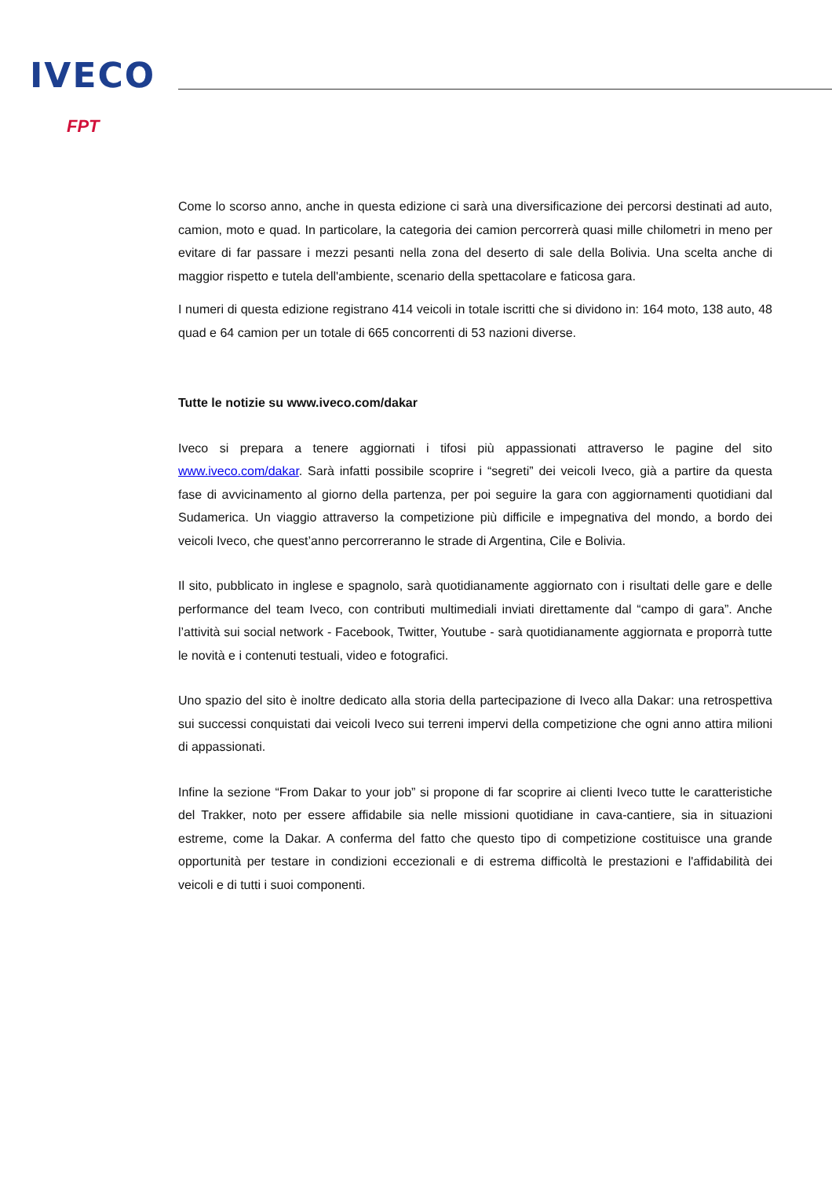IVECO
FPT
Come lo scorso anno, anche in questa edizione ci sarà una diversificazione dei percorsi destinati ad auto, camion, moto e quad. In particolare, la categoria dei camion percorrerà quasi mille chilometri in meno per evitare di far passare i mezzi pesanti nella zona del deserto di sale della Bolivia. Una scelta anche di maggior rispetto e tutela dell'ambiente, scenario della spettacolare e faticosa gara.
I numeri di questa edizione registrano 414 veicoli in totale iscritti che si dividono in: 164 moto, 138 auto, 48 quad e 64 camion per un totale di 665 concorrenti di 53 nazioni diverse.
Tutte le notizie su www.iveco.com/dakar
Iveco si prepara a tenere aggiornati i tifosi più appassionati attraverso le pagine del sito www.iveco.com/dakar. Sarà infatti possibile scoprire i “segreti” dei veicoli Iveco, già a partire da questa fase di avvicinamento al giorno della partenza, per poi seguire la gara con aggiornamenti quotidiani dal Sudamerica. Un viaggio attraverso la competizione più difficile e impegnativa del mondo, a bordo dei veicoli Iveco, che quest’anno percorreranno le strade di Argentina, Cile e Bolivia.
Il sito, pubblicato in inglese e spagnolo, sarà quotidianamente aggiornato con i risultati delle gare e delle performance del team Iveco, con contributi multimediali inviati direttamente dal “campo di gara”. Anche l’attività sui social network - Facebook, Twitter, Youtube - sarà quotidianamente aggiornata e proporrà tutte le novità e i contenuti testuali, video e fotografici.
Uno spazio del sito è inoltre dedicato alla storia della partecipazione di Iveco alla Dakar: una retrospettiva sui successi conquistati dai veicoli Iveco sui terreni impervi della competizione che ogni anno attira milioni di appassionati.
Infine la sezione “From Dakar to your job” si propone di far scoprire ai clienti Iveco tutte le caratteristiche del Trakker, noto per essere affidabile sia nelle missioni quotidiane in cava-cantiere, sia in situazioni estreme, come la Dakar. A conferma del fatto che questo tipo di competizione costituisce una grande opportunità per testare in condizioni eccezionali e di estrema difficoltà le prestazioni e l'affidabilità dei veicoli e di tutti i suoi componenti.